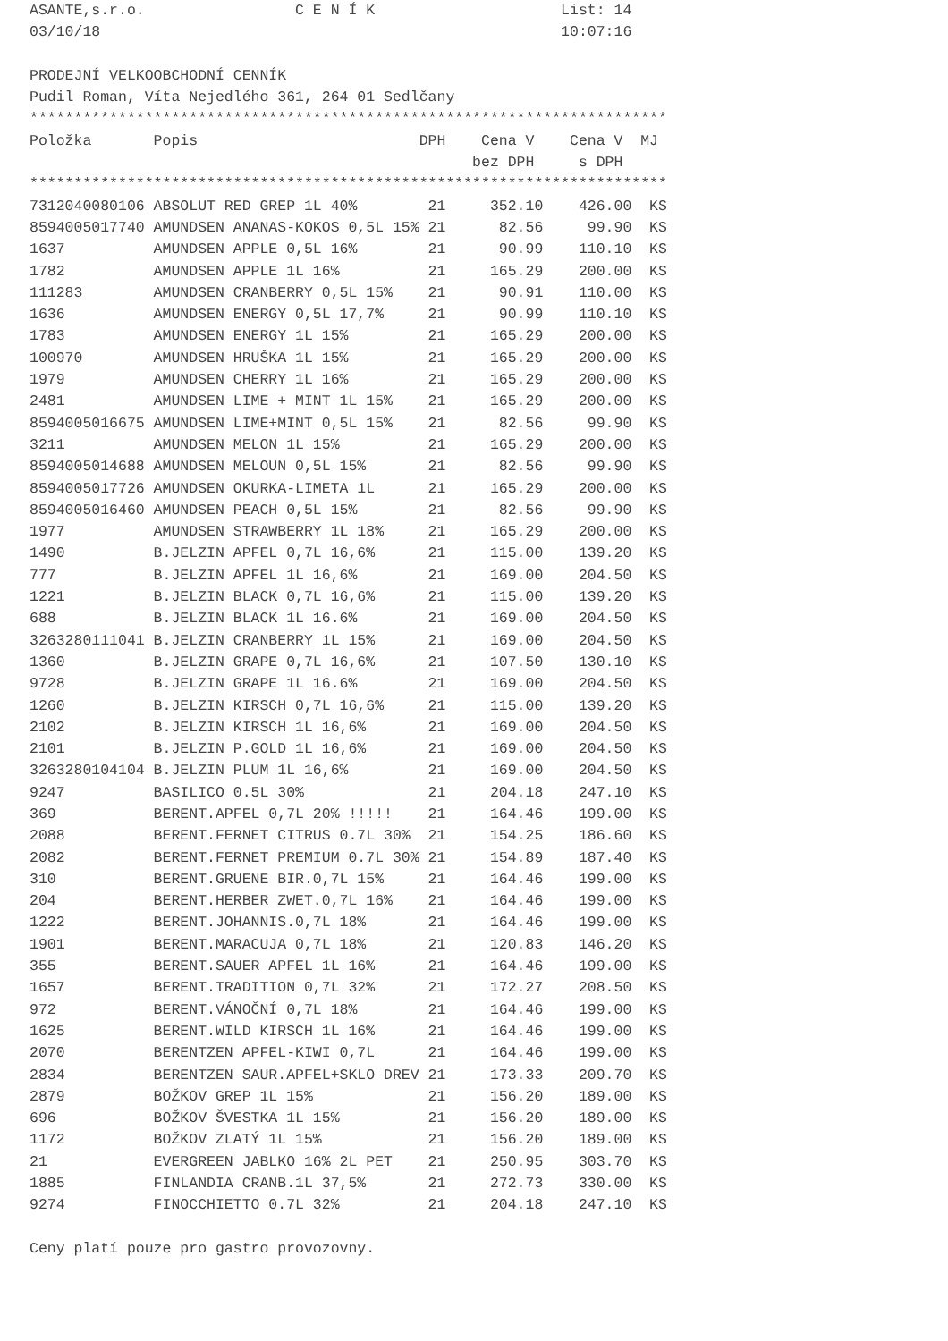ASANTE,s.r.o.                 C E N Í K                     List: 14
03/10/18                                                    10:07:16

PRODEJNÍ VELKOOBCHODNÍ CENNÍK
Pudil Roman, Víta Nejedlého 361, 264 01 Sedlčany
************************************************************************
Položka       Popis                         DPH    Cena V    Cena V  MJ
                                                  bez DPH     s DPH
************************************************************************
| Položka | Popis | DPH | Cena bez DPH | Cena s DPH | MJ |
| --- | --- | --- | --- | --- | --- |
7312040080106 ABSOLUT RED GREP 1L 40%        21     352.10    426.00  KS
8594005017740 AMUNDSEN ANANAS-KOKOS 0,5L 15% 21      82.56     99.90  KS
1637          AMUNDSEN APPLE 0,5L 16%        21      90.99    110.10  KS
1782          AMUNDSEN APPLE 1L 16%          21     165.29    200.00  KS
111283        AMUNDSEN CRANBERRY 0,5L 15%    21      90.91    110.00  KS
1636          AMUNDSEN ENERGY 0,5L 17,7%     21      90.99    110.10  KS
1783          AMUNDSEN ENERGY 1L 15%         21     165.29    200.00  KS
100970        AMUNDSEN HRUŠKA 1L 15%         21     165.29    200.00  KS
1979          AMUNDSEN CHERRY 1L 16%         21     165.29    200.00  KS
2481          AMUNDSEN LIME + MINT 1L 15%    21     165.29    200.00  KS
8594005016675 AMUNDSEN LIME+MINT 0,5L 15%    21      82.56     99.90  KS
3211          AMUNDSEN MELON 1L 15%          21     165.29    200.00  KS
8594005014688 AMUNDSEN MELOUN 0,5L 15%       21      82.56     99.90  KS
8594005017726 AMUNDSEN OKURKA-LIMETA 1L      21     165.29    200.00  KS
8594005016460 AMUNDSEN PEACH 0,5L 15%        21      82.56     99.90  KS
1977          AMUNDSEN STRAWBERRY 1L 18%     21     165.29    200.00  KS
1490          B.JELZIN APFEL 0,7L 16,6%      21     115.00    139.20  KS
777           B.JELZIN APFEL 1L 16,6%        21     169.00    204.50  KS
1221          B.JELZIN BLACK 0,7L 16,6%      21     115.00    139.20  KS
688           B.JELZIN BLACK 1L 16.6%        21     169.00    204.50  KS
3263280111041 B.JELZIN CRANBERRY 1L 15%      21     169.00    204.50  KS
1360          B.JELZIN GRAPE 0,7L 16,6%      21     107.50    130.10  KS
9728          B.JELZIN GRAPE 1L 16.6%        21     169.00    204.50  KS
1260          B.JELZIN KIRSCH 0,7L 16,6%     21     115.00    139.20  KS
2102          B.JELZIN KIRSCH 1L 16,6%       21     169.00    204.50  KS
2101          B.JELZIN P.GOLD 1L 16,6%       21     169.00    204.50  KS
3263280104104 B.JELZIN PLUM 1L 16,6%         21     169.00    204.50  KS
9247          BASILICO 0.5L 30%              21     204.18    247.10  KS
369           BERENT.APFEL 0,7L 20% !!!!!    21     164.46    199.00  KS
2088          BERENT.FERNET CITRUS 0.7L 30%  21     154.25    186.60  KS
2082          BERENT.FERNET PREMIUM 0.7L 30% 21     154.89    187.40  KS
310           BERENT.GRUENE BIR.0,7L 15%     21     164.46    199.00  KS
204           BERENT.HERBER ZWET.0,7L 16%    21     164.46    199.00  KS
1222          BERENT.JOHANNIS.0,7L 18%       21     164.46    199.00  KS
1901          BERENT.MARACUJA 0,7L 18%       21     120.83    146.20  KS
355           BERENT.SAUER APFEL 1L 16%      21     164.46    199.00  KS
1657          BERENT.TRADITION 0,7L 32%      21     172.27    208.50  KS
972           BERENT.VÁNOČNÍ 0,7L 18%        21     164.46    199.00  KS
1625          BERENT.WILD KIRSCH 1L 16%      21     164.46    199.00  KS
2070          BERENTZEN APFEL-KIWI 0,7L      21     164.46    199.00  KS
2834          BERENTZEN SAUR.APFEL+SKLO DREV 21     173.33    209.70  KS
2879          BOŽKOV GREP 1L 15%             21     156.20    189.00  KS
696           BOŽKOV ŠVESTKA 1L 15%          21     156.20    189.00  KS
1172          BOŽKOV ZLATÝ 1L 15%            21     156.20    189.00  KS
21            EVERGREEN JABLKO 16% 2L PET    21     250.95    303.70  KS
1885          FINLANDIA CRANB.1L 37,5%       21     272.73    330.00  KS
9274          FINOCCHIETTO 0.7L 32%          21     204.18    247.10  KS

Ceny platí pouze pro gastro provozovny.